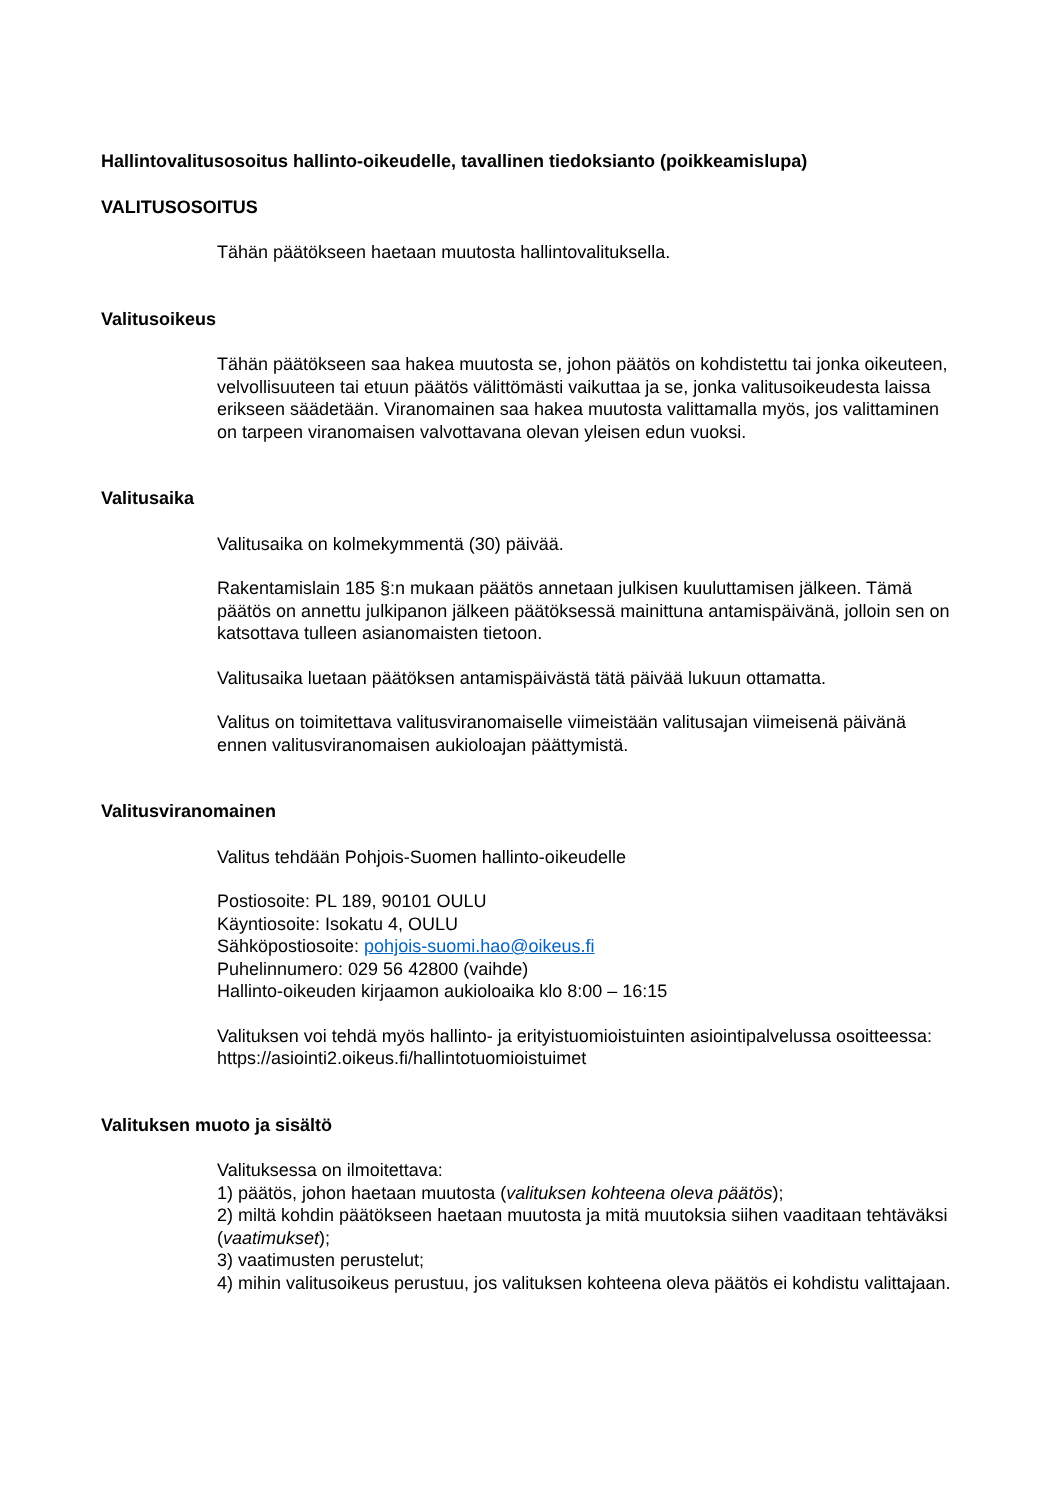Hallintovalitusosoitus hallinto-oikeudelle, tavallinen tiedoksianto (poikkeamislupa)
VALITUSOSOITUS
Tähän päätökseen haetaan muutosta hallintovalituksella.
Valitusoikeus
Tähän päätökseen saa hakea muutosta se, johon päätös on kohdistettu tai jonka oikeuteen, velvollisuuteen tai etuun päätös välittömästi vaikuttaa ja se, jonka valitusoikeudesta laissa erikseen säädetään. Viranomainen saa hakea muutosta valittamalla myös, jos valittaminen on tarpeen viranomaisen valvottavana olevan yleisen edun vuoksi.
Valitusaika
Valitusaika on kolmekymmentä (30) päivää.
Rakentamislain 185 §:n mukaan päätös annetaan julkisen kuuluttamisen jälkeen. Tämä päätös on annettu julkipanon jälkeen päätöksessä mainittuna antamispäivänä, jolloin sen on katsottava tulleen asianomaisten tietoon.
Valitusaika luetaan päätöksen antamispäivästä tätä päivää lukuun ottamatta.
Valitus on toimitettava valitusviranomaiselle viimeistään valitusajan viimeisenä päivänä ennen valitusviranomaisen aukioloajan päättymistä.
Valitusviranomainen
Valitus tehdään Pohjois-Suomen hallinto-oikeudelle
Postiosoite: PL 189, 90101 OULU
Käyntiosoite: Isokatu 4, OULU
Sähköpostiosoite: pohjois-suomi.hao@oikeus.fi
Puhelinnumero: 029 56 42800 (vaihde)
Hallinto-oikeuden kirjaamon aukioloaika klo 8:00 – 16:15
Valituksen voi tehdä myös hallinto- ja erityistuomioistuinten asiointipalvelussa osoitteessa: https://asiointi2.oikeus.fi/hallintotuomioistuimet
Valituksen muoto ja sisältö
Valituksessa on ilmoitettava:
1) päätös, johon haetaan muutosta (valituksen kohteena oleva päätös);
2) miltä kohdin päätökseen haetaan muutosta ja mitä muutoksia siihen vaaditaan tehtäväksi
(vaatimukset);
3) vaatimusten perustelut;
4) mihin valitusoikeus perustuu, jos valituksen kohteena oleva päätös ei kohdistu valittajaan.